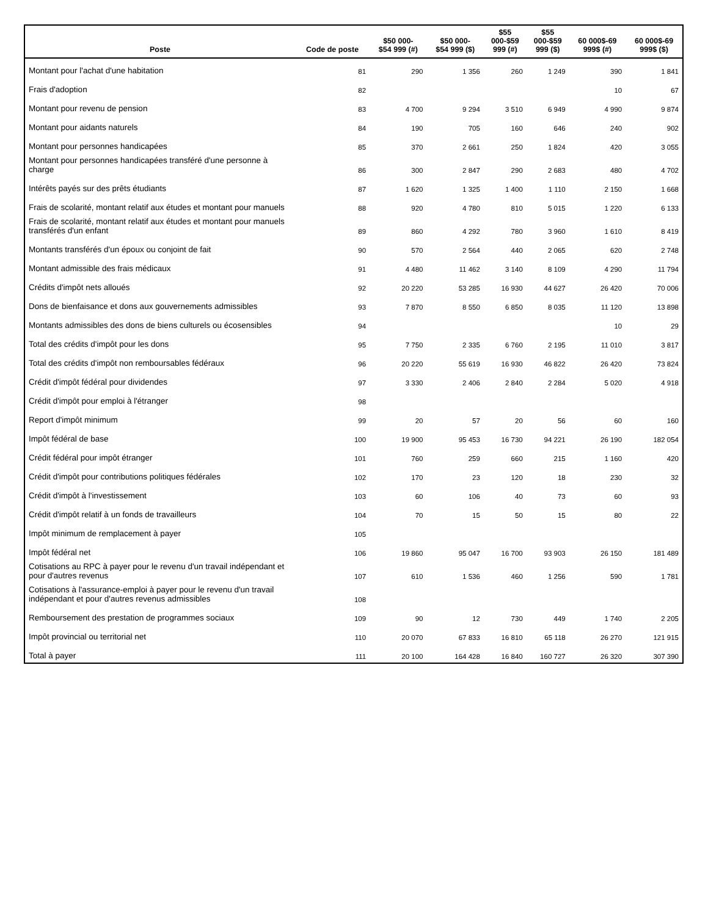| Poste | Code de poste | $50 000- $54 999 (#) | $50 000- $54 999 ($) | $55 000-$59 999 (#) | $55 000-$59 999 ($) | 60 000$-69 999$ (#) | 60 000$-69 999$ ($) |
| --- | --- | --- | --- | --- | --- | --- | --- |
| Montant pour l'achat d'une habitation | 81 | 290 | 1 356 | 260 | 1 249 | 390 | 1 841 |
| Frais d'adoption | 82 | | | | | 10 | 67 |
| Montant pour revenu de pension | 83 | 4 700 | 9 294 | 3 510 | 6 949 | 4 990 | 9 874 |
| Montant pour aidants naturels | 84 | 190 | 705 | 160 | 646 | 240 | 902 |
| Montant pour personnes handicapées | 85 | 370 | 2 661 | 250 | 1 824 | 420 | 3 055 |
| Montant pour personnes handicapées transféré d'une personne à charge | 86 | 300 | 2 847 | 290 | 2 683 | 480 | 4 702 |
| Intérêts payés sur des prêts étudiants | 87 | 1 620 | 1 325 | 1 400 | 1 110 | 2 150 | 1 668 |
| Frais de scolarité, montant relatif aux études et montant pour manuels | 88 | 920 | 4 780 | 810 | 5 015 | 1 220 | 6 133 |
| Frais de scolarité, montant relatif aux études et montant pour manuels transférés d'un enfant | 89 | 860 | 4 292 | 780 | 3 960 | 1 610 | 8 419 |
| Montants transférés d'un époux ou conjoint de fait | 90 | 570 | 2 564 | 440 | 2 065 | 620 | 2 748 |
| Montant admissible des frais médicaux | 91 | 4 480 | 11 462 | 3 140 | 8 109 | 4 290 | 11 794 |
| Crédits d'impôt nets alloués | 92 | 20 220 | 53 285 | 16 930 | 44 627 | 26 420 | 70 006 |
| Dons de bienfaisance et dons aux gouvernements admissibles | 93 | 7 870 | 8 550 | 6 850 | 8 035 | 11 120 | 13 898 |
| Montants admissibles des dons de biens culturels ou écosensibles | 94 | | | | | 10 | 29 |
| Total des crédits d'impôt pour les dons | 95 | 7 750 | 2 335 | 6 760 | 2 195 | 11 010 | 3 817 |
| Total des crédits d'impôt non remboursables fédéraux | 96 | 20 220 | 55 619 | 16 930 | 46 822 | 26 420 | 73 824 |
| Crédit d'impôt fédéral pour dividendes | 97 | 3 330 | 2 406 | 2 840 | 2 284 | 5 020 | 4 918 |
| Crédit d'impôt pour emploi à l'étranger | 98 | | | | | | |
| Report d'impôt minimum | 99 | 20 | 57 | 20 | 56 | 60 | 160 |
| Impôt fédéral de base | 100 | 19 900 | 95 453 | 16 730 | 94 221 | 26 190 | 182 054 |
| Crédit fédéral pour impôt étranger | 101 | 760 | 259 | 660 | 215 | 1 160 | 420 |
| Crédit d'impôt pour contributions politiques fédérales | 102 | 170 | 23 | 120 | 18 | 230 | 32 |
| Crédit d'impôt à l'investissement | 103 | 60 | 106 | 40 | 73 | 60 | 93 |
| Crédit d'impôt relatif à un fonds de travailleurs | 104 | 70 | 15 | 50 | 15 | 80 | 22 |
| Impôt minimum de remplacement à payer | 105 | | | | | | |
| Impôt fédéral net | 106 | 19 860 | 95 047 | 16 700 | 93 903 | 26 150 | 181 489 |
| Cotisations au RPC à payer pour le revenu d'un travail indépendant et pour d'autres revenus | 107 | 610 | 1 536 | 460 | 1 256 | 590 | 1 781 |
| Cotisations à l'assurance-emploi à payer pour le revenu d'un travail indépendant et pour d'autres revenus admissibles | 108 | | | | | | |
| Remboursement des prestation de programmes sociaux | 109 | 90 | 12 | 730 | 449 | 1 740 | 2 205 |
| Impôt provincial ou territorial net | 110 | 20 070 | 67 833 | 16 810 | 65 118 | 26 270 | 121 915 |
| Total à payer | 111 | 20 100 | 164 428 | 16 840 | 160 727 | 26 320 | 307 390 |